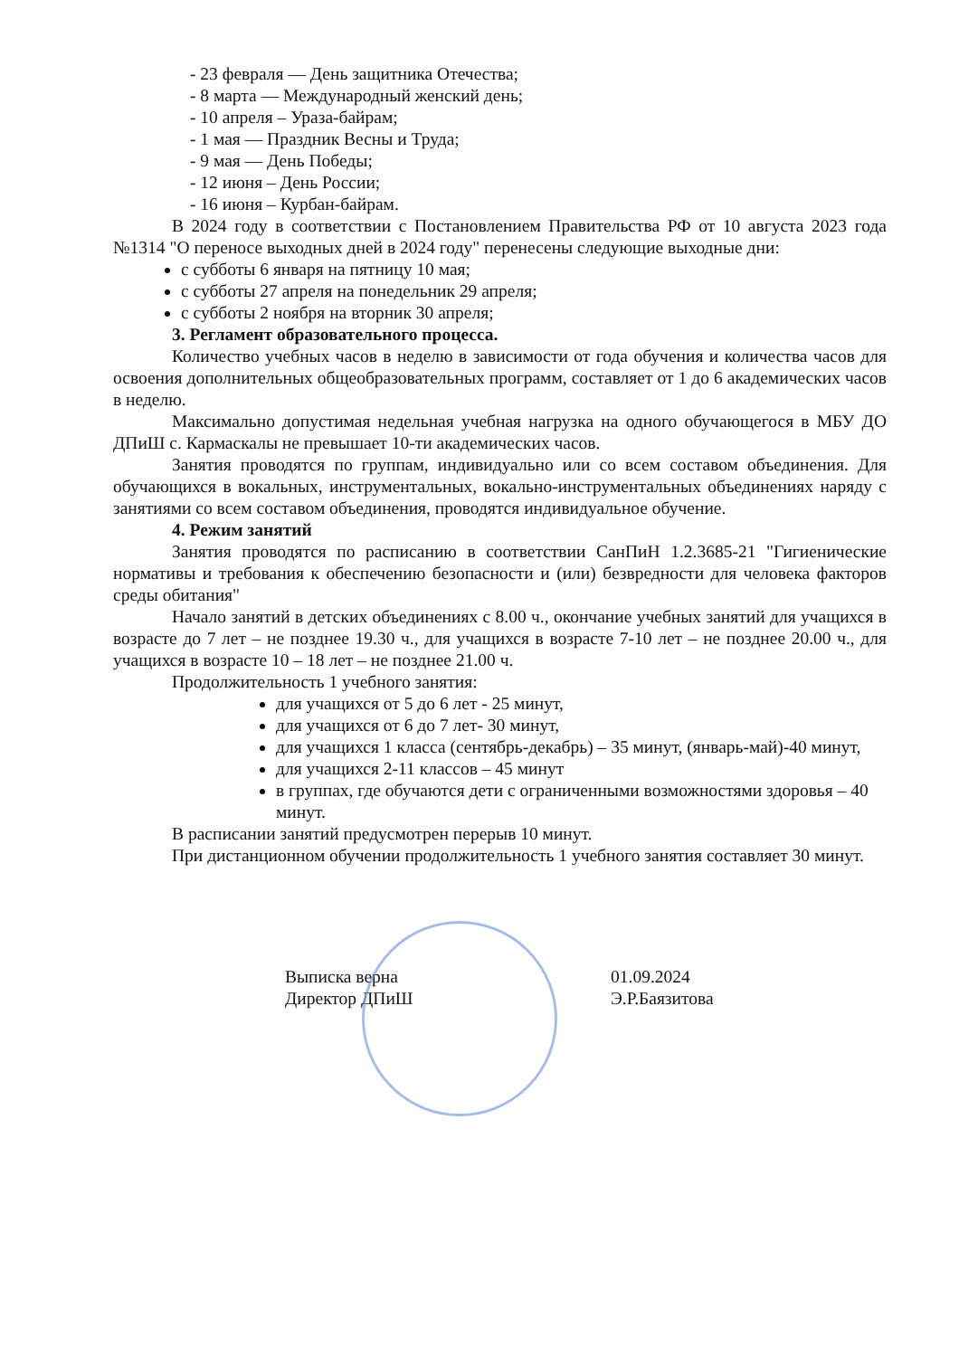- 23 февраля — День защитника Отечества;
- 8 марта — Международный женский день;
- 10 апреля – Ураза-байрам;
- 1 мая — Праздник Весны и Труда;
- 9 мая — День Победы;
- 12 июня – День России;
- 16 июня – Курбан-байрам.
В 2024 году в соответствии с Постановлением Правительства РФ от 10 августа 2023 года №1314 "О переносе выходных дней в 2024 году" перенесены следующие выходные дни:
с субботы 6 января на пятницу 10 мая;
с субботы 27 апреля на понедельник 29 апреля;
с субботы 2 ноября на вторник 30 апреля;
3. Регламент образовательного процесса.
Количество учебных часов в неделю в зависимости от года обучения и количества часов для освоения дополнительных общеобразовательных программ, составляет от 1 до 6 академических часов в неделю.
Максимально допустимая недельная учебная нагрузка на одного обучающегося в МБУ ДО ДПиШ с. Кармаскалы не превышает 10-ти академических часов.
Занятия проводятся по группам, индивидуально или со всем составом объединения. Для обучающихся в вокальных, инструментальных, вокально-инструментальных объединениях наряду с занятиями со всем составом объединения, проводятся индивидуальное обучение.
4. Режим занятий
Занятия проводятся по расписанию в соответствии СанПиН 1.2.3685-21 "Гигиенические нормативы и требования к обеспечению безопасности и (или) безвредности для человека факторов среды обитания"
Начало занятий в детских объединениях с 8.00 ч., окончание учебных занятий для учащихся в возрасте до 7 лет – не позднее 19.30 ч., для учащихся в возрасте 7-10 лет – не позднее 20.00 ч., для учащихся в возрасте 10 – 18 лет – не позднее 21.00 ч.
Продолжительность 1 учебного занятия:
для учащихся от 5 до 6 лет - 25 минут,
для учащихся от 6 до 7 лет- 30 минут,
для учащихся 1 класса (сентябрь-декабрь) – 35 минут, (январь-май)-40 минут,
для учащихся 2-11 классов – 45 минут
в группах, где обучаются дети с ограниченными возможностями здоровья – 40 минут.
В расписании занятий предусмотрен перерыв 10 минут.
При дистанционном обучении продолжительность 1 учебного занятия составляет 30 минут.
Выписка верна
Директор ДПиШ
01.09.2024
Э.Р.Баязитова